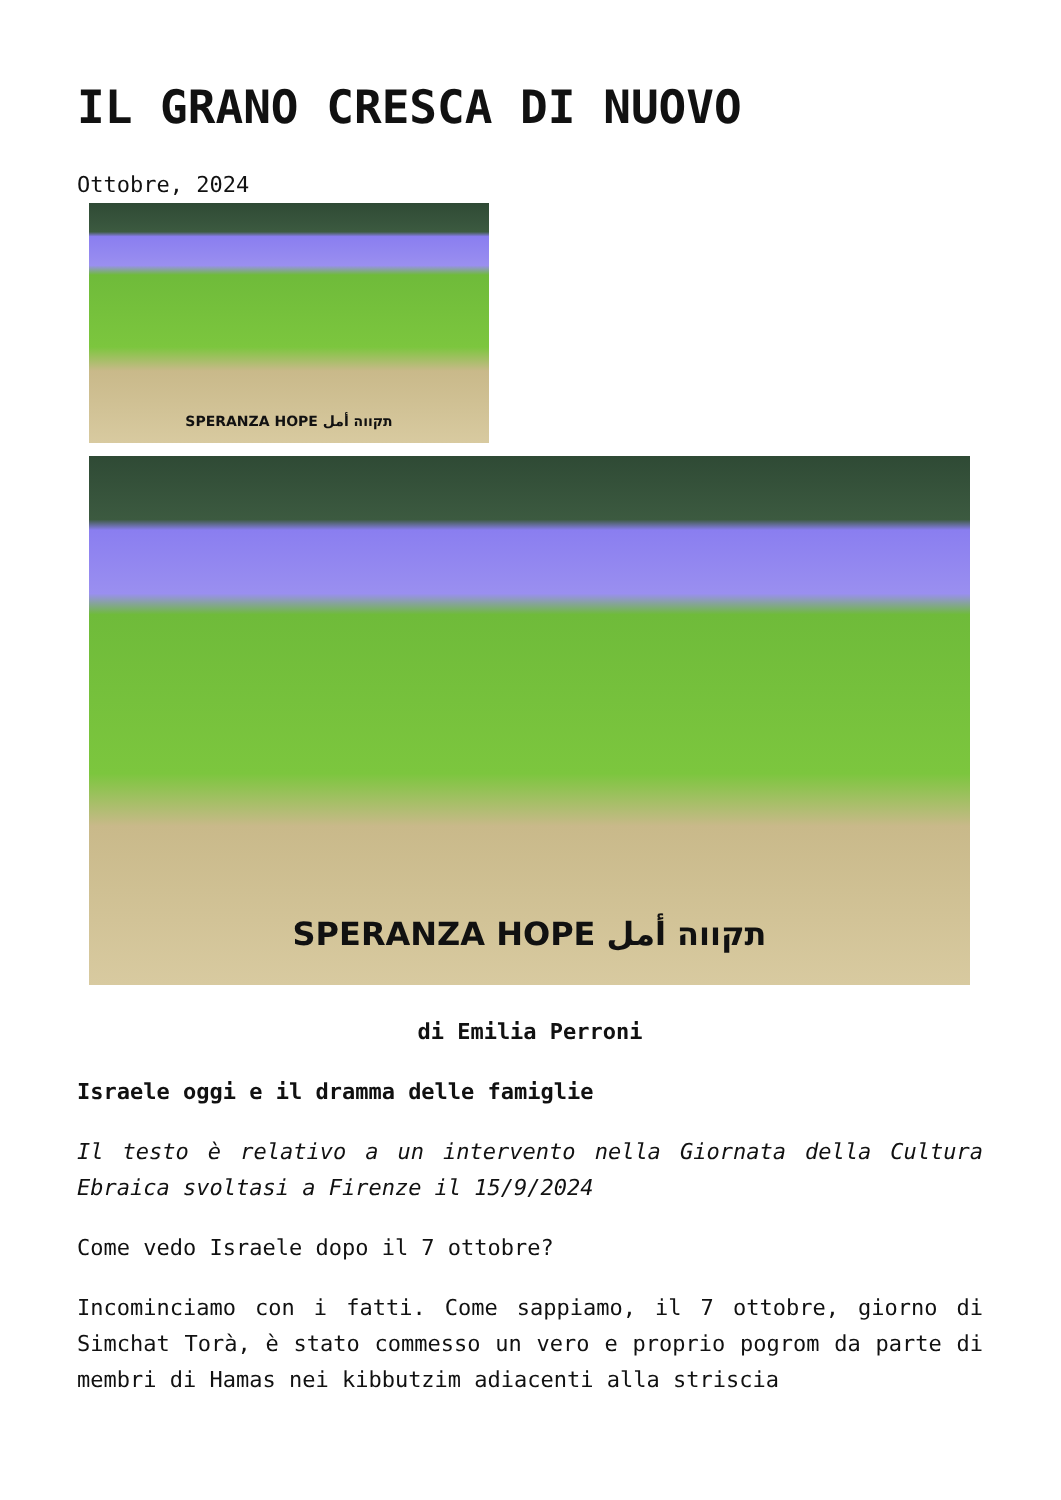IL GRANO CRESCA DI NUOVO
Ottobre, 2024
SPERANZA HOPE תקווה أمل
SPERANZA HOPE תקווה أمل
di Emilia Perroni
Israele oggi e il dramma delle famiglie
Il testo è relativo a un intervento nella Giornata della Cultura Ebraica svoltasi a Firenze il 15/9/2024
Come vedo Israele dopo il 7 ottobre?
Incominciamo con i fatti. Come sappiamo, il 7 ottobre, giorno di Simchat Torà, è stato commesso un vero e proprio pogrom da parte di membri di Hamas nei kibbutzim adiacenti alla striscia